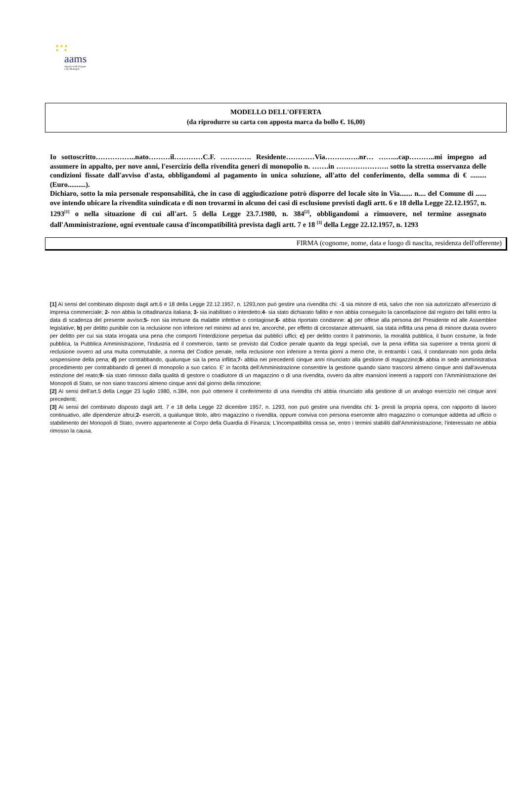★ ★ ★
★ ★
aams
Agenzia delle Dogane
e dei Monopoli
MODELLO DELL'OFFERTA
(da riprodurre su carta con apposta marca da bollo €. 16,00)
Io sottoscritto……………..nato………il…………C.F. …………. Residente…………Via……….…..nr… ……...cap………..mi impegno ad assumere in appalto, per nove anni, l'esercizio della rivendita generi di monopolio n. …….in …………………. sotto la stretta osservanza delle condizioni fissate dall'avviso d'asta, obbligandomi al pagamento in unica soluzione, all'atto del conferimento, della somma di € ......... (Euro..........).
Dichiaro, sotto la mia personale responsabilità, che in caso di aggiudicazione potrò disporre del locale sito in Via....... n.... del Comune di ...... ove intendo ubicare la rivendita suindicata e di non trovarmi in alcuno dei casi di esclusione previsti dagli artt. 6 e 18 della Legge 22.12.1957, n. 1293<sup>[1]</sup> o nella situazione di cui all'art. 5 della Legge 23.7.1980, n. 384<sup>[2]</sup>, obbligandomi a rimuovere, nel termine assegnato dall'Amministrazione, ogni eventuale causa d'incompatibilità prevista dagli artt. 7 e 18 <sup>[3]</sup> della Legge 22.12.1957, n. 1293
FIRMA (cognome, nome, data e luogo di nascita, residenza dell'offerente)
[1] Ai sensi del combinato disposto dagli artt.6 e 18 della Legge 22.12.1957, n. 1293,non può gestire una rivendita chi: -1 sia minore di età, salvo che non sia autorizzato all'esercizio di impresa commerciale; 2- non abbia la cittadinanza italiana; 3- sia inabilitato o interdetto;4- sia stato dichiarato fallito e non abbia conseguito la cancellazione dal registro dei falliti entro la data di scadenza del presente avviso;5- non sia immune da malattie infettive o contagiose;6- abbia riportato condanne: a) per offese alla persona del Presidente ed alle Assemblee legislative; b) per delitto punibile con la reclusione non inferiore nel minimo ad anni tre, ancorché, per effetto di circostanze attenuanti, sia stata inflitta una pena di minore durata ovvero per delitto per cui sia stata irrogata una pena che comporti l'interdizione perpetua dai pubblici uffici; c) per delitto contro il patrimonio, la moralità pubblica, il buon costume, la fede pubblica, la Pubblica Amministrazione, l'industria ed il commercio, tanto se previsto dal Codice penale quanto da leggi speciali, ove la pena inflitta sia superiore a trenta giorni di reclusione ovvero ad una multa commutabile, a norma del Codice penale, nella reclusione non inferiore a trenta giorni a meno che, in entrambi i casi, il condannato non goda della sospensione della pena; d) per contrabbando, qualunque sia la pena inflitta;7- abbia nei precedenti cinque anni rinunciato alla gestione di magazzino;8- abbia in sede amministrativa procedimento per contrabbando di generi di monopolio a suo carico. E' in facoltà dell'Amministrazione consentire la gestione quando siano trascorsi almeno cinque anni dall'avvenuta estinzione del reato;9- sia stato rimosso dalla qualità di gestore o coadiutore di un magazzino o di una rivendita, ovvero da altre mansioni inerenti a rapporti con l'Amministrazione dei Monopoli di Stato, se non siano trascorsi almeno cinque anni dal giorno della rimozione;
[2] Ai sensi dell'art.5 della Legge 23 luglio 1980, n.384, non può ottenere il conferimento di una rivendita chi abbia rinunciato alla gestione di un analogo esercizio nei cinque anni precedenti;
[3] Ai sensi del combinato disposto dagli artt. 7 e 18 della Legge 22 dicembre 1957, n. 1293, non può gestire una rivendita chi: 1- presti la propria opera, con rapporto di lavoro continuativo, alle dipendenze altrui;2- eserciti, a qualunque titolo, altro magazzino o rivendita, oppure conviva con persona esercente altro magazzino o comunque addetta ad ufficio o stabilimento dei Monopoli di Stato, ovvero appartenente al Corpo della Guardia di Finanza; L'incompatibilità cessa se, entro i termini stabiliti dall'Amministrazione, l'interessato ne abbia rimosso la causa.